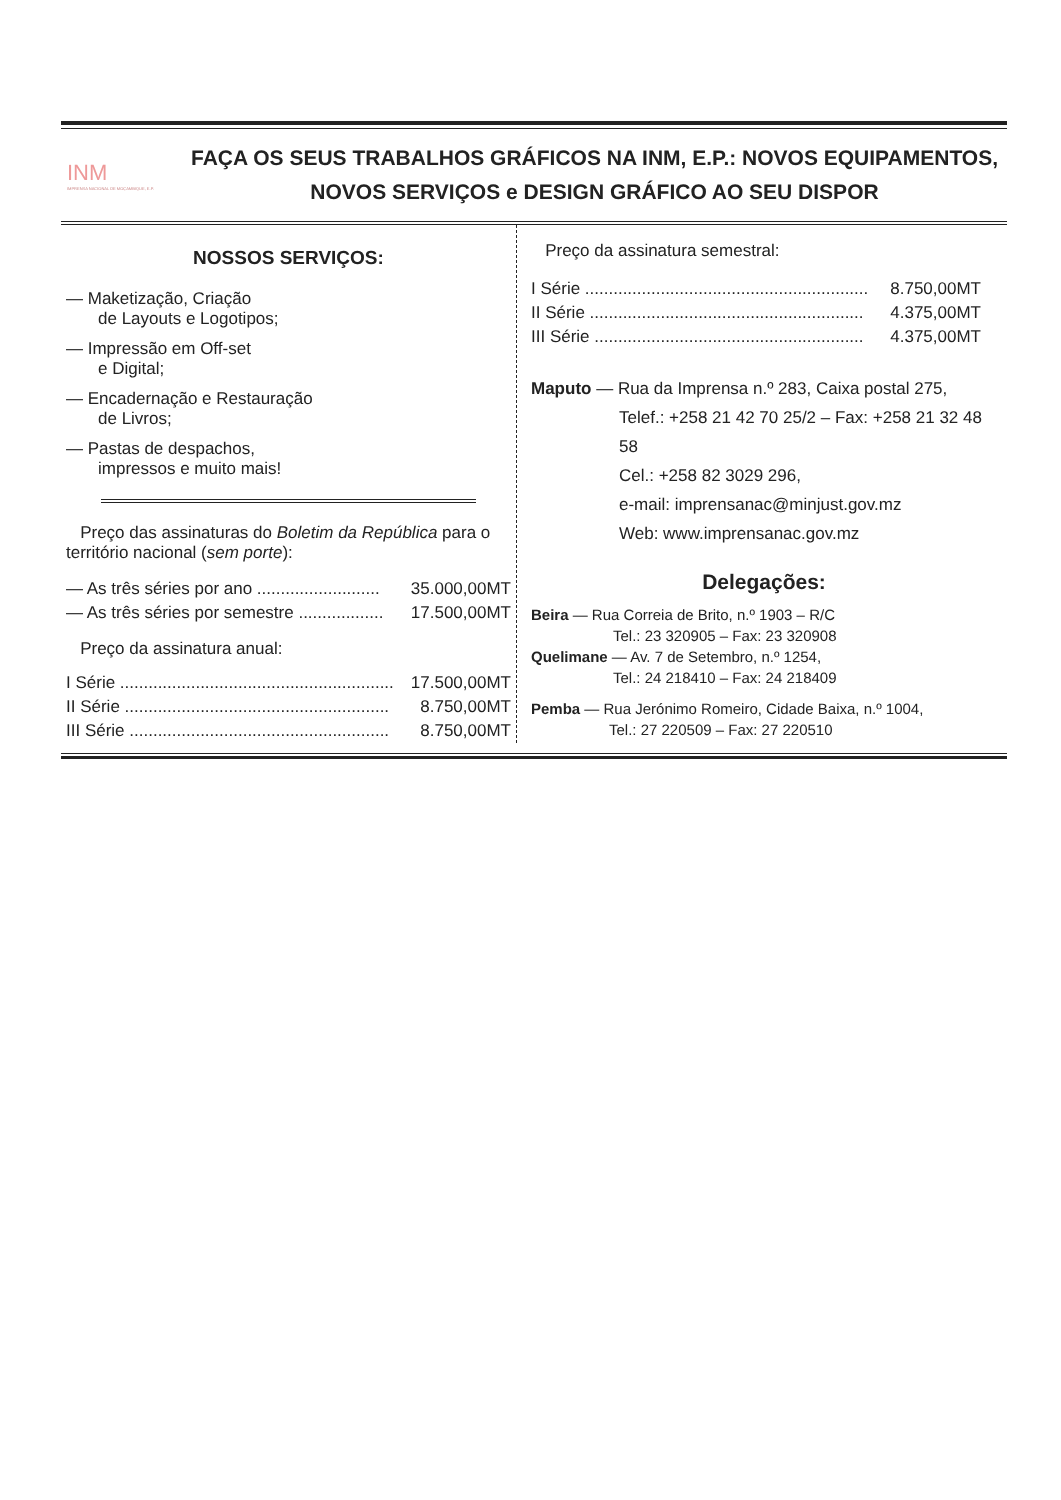INM
IMPRENSA NACIONAL DE MOÇAMBIQUE, E.P.
FAÇA OS SEUS TRABALHOS GRÁFICOS NA INM, E.P.: NOVOS EQUIPAMENTOS,
NOVOS SERVIÇOS e DESIGN GRÁFICO AO SEU DISPOR
NOSSOS SERVIÇOS:
— Maketização, Criação
de Layouts e Logotipos;
— Impressão em Off-set
e Digital;
— Encadernação e Restauração
de Livros;
— Pastas de despachos,
impressos e muito mais!
Preço das assinaturas do Boletim da República para o território nacional (sem porte):
| — As três séries por ano .......................... | 35.000,00MT |
| — As três séries por semestre .................. | 17.500,00MT |
Preço da assinatura anual:
| I Série .......................................................... | 17.500,00MT |
| II Série ........................................................ | 8.750,00MT |
| III Série ....................................................... | 8.750,00MT |
Preço da assinatura semestral:
| I Série ............................................................ | 8.750,00MT |
| II Série .......................................................... | 4.375,00MT |
| III Série ......................................................... | 4.375,00MT |
Maputo — Rua da Imprensa n.º 283, Caixa postal 275,
Telef.: +258 21 42 70 25/2 – Fax: +258 21 32 48 58
Cel.: +258 82 3029 296,
e-mail: imprensanac@minjust.gov.mz
Web: www.imprensanac.gov.mz
Delegações:
Beira — Rua Correia de Brito, n.º 1903 – R/C
Tel.: 23 320905 – Fax: 23 320908
Quelimane — Av. 7 de Setembro, n.º 1254,
Tel.: 24 218410 – Fax: 24 218409
Pemba — Rua Jerónimo Romeiro, Cidade Baixa, n.º 1004,
Tel.: 27 220509 – Fax: 27 220510